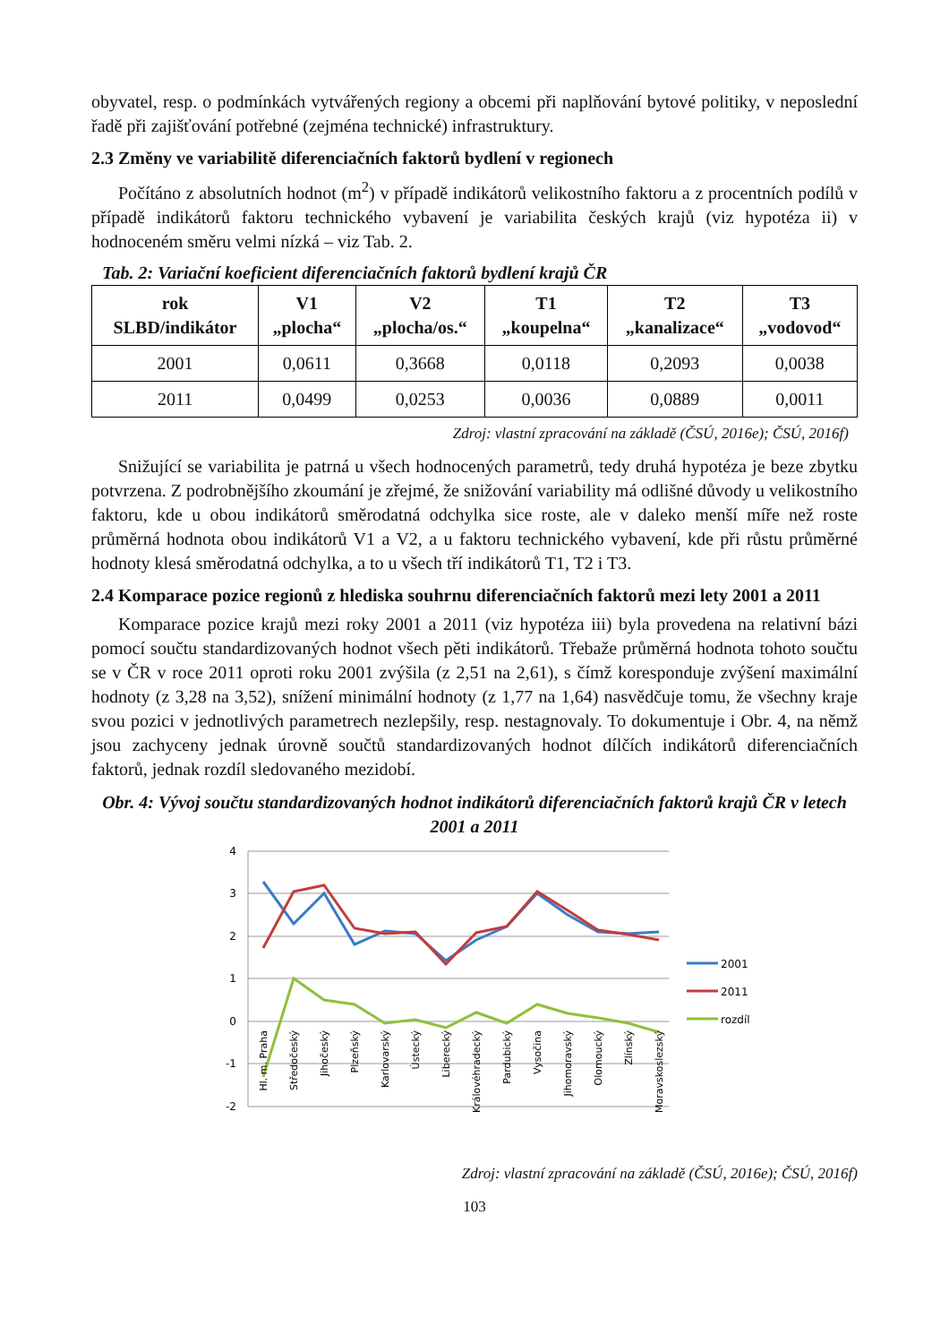obyvatel, resp. o podmínkách vytvářených regiony a obcemi při naplňování bytové politiky, v neposlední řadě při zajišťování potřebné (zejména technické) infrastruktury.
2.3 Změny ve variabilitě diferenciačních faktorů bydlení v regionech
Počítáno z absolutních hodnot (m<sup>2</sup>) v případě indikátorů velikostního faktoru a z procentních podílů v případě indikátorů faktoru technického vybavení je variabilita českých krajů (viz hypotéza ii) v hodnoceném směru velmi nízká – viz Tab. 2.
Tab. 2: Variační koeficient diferenciačních faktorů bydlení krajů ČR
| rok SLBD/indikátor | V1 „plocha“ | V2 „plocha/os.“ | T1 „koupelna“ | T2 „kanalizace“ | T3 „vodovod“ |
| --- | --- | --- | --- | --- | --- |
| 2001 | 0,0611 | 0,3668 | 0,0118 | 0,2093 | 0,0038 |
| 2011 | 0,0499 | 0,0253 | 0,0036 | 0,0889 | 0,0011 |
Zdroj: vlastní zpracování na základě (ČSÚ, 2016e); ČSÚ, 2016f)
Snižující se variabilita je patrná u všech hodnocených parametrů, tedy druhá hypotéza je beze zbytku potvrzena. Z podrobnějšího zkoumání je zřejmé, že snižování variability má odlišné důvody u velikostního faktoru, kde u obou indikátorů směrodatná odchylka sice roste, ale v daleko menší míře než roste průměrná hodnota obou indikátorů V1 a V2, a u faktoru technického vybavení, kde při růstu průměrné hodnoty klesá směrodatná odchylka, a to u všech tří indikátorů T1, T2 i T3.
2.4 Komparace pozice regionů z hlediska souhrnu diferenciačních faktorů mezi lety 2001 a 2011
Komparace pozice krajů mezi roky 2001 a 2011 (viz hypotéza iii) byla provedena na relativní bázi pomocí součtu standardizovaných hodnot všech pěti indikátorů. Třebaže průměrná hodnota tohoto součtu se v ČR v roce 2011 oproti roku 2001 zvýšila (z 2,51 na 2,61), s čímž koresponduje zvýšení maximální hodnoty (z 3,28 na 3,52), snížení minimální hodnoty (z 1,77 na 1,64) nasvědčuje tomu, že všechny kraje svou pozici v jednotlivých parametrech nezlepšily, resp. nestagnovaly. To dokumentuje i Obr. 4, na němž jsou zachyceny jednak úrovně součtů standardizovaných hodnot dílčích indikátorů diferenciačních faktorů, jednak rozdíl sledovaného mezidobí.
Obr. 4: Vývoj součtu standardizovaných hodnot indikátorů diferenciačních faktorů krajů ČR v letech 2001 a 2011
4
3
2
1
0
-1
-2
Hl. m. Praha
Středočeský
Jihočeský
Plzeňský
Karlovarský
Ústecký
Liberecký
Královéhradecký
Pardubický
Vysočina
Jihomoravský
Olomoucký
Zlínský
Moravskoslezský
2001
2011
rozdíl
Zdroj: vlastní zpracování na základě (ČSÚ, 2016e); ČSÚ, 2016f)
103